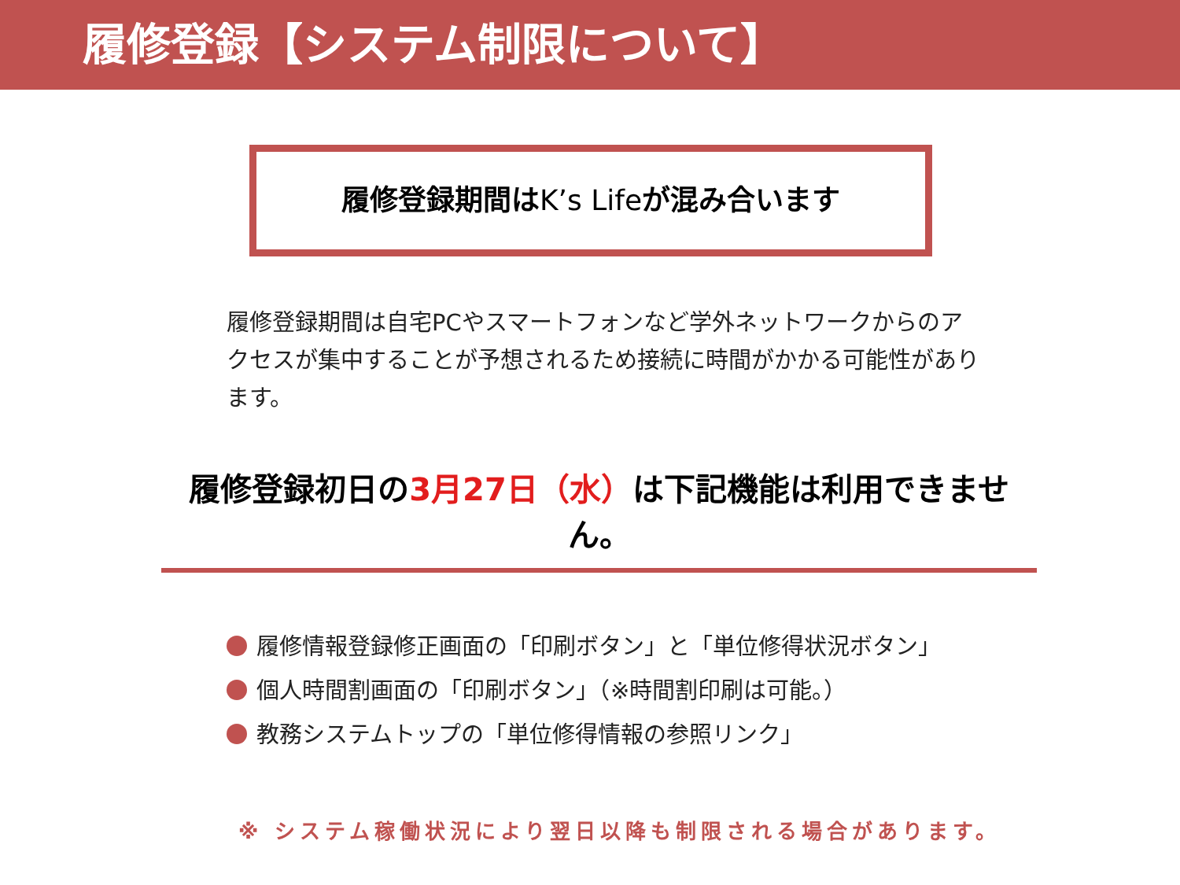履修登録【システム制限について】
履修登録期間はK’s Lifeが混み合います
履修登録期間は自宅PCやスマートフォンなど学外ネットワークからのアクセスが集中することが予想されるため接続に時間がかかる可能性があります。
履修登録初日の3月27日（水）は下記機能は利用できません。
履修情報登録修正画面の「印刷ボタン」と「単位修得状況ボタン」
個人時間割画面の「印刷ボタン」（※時間割印刷は可能。）
教務システムトップの「単位修得情報の参照リンク」
※ システム稼働状況により翌日以降も制限される場合があります。